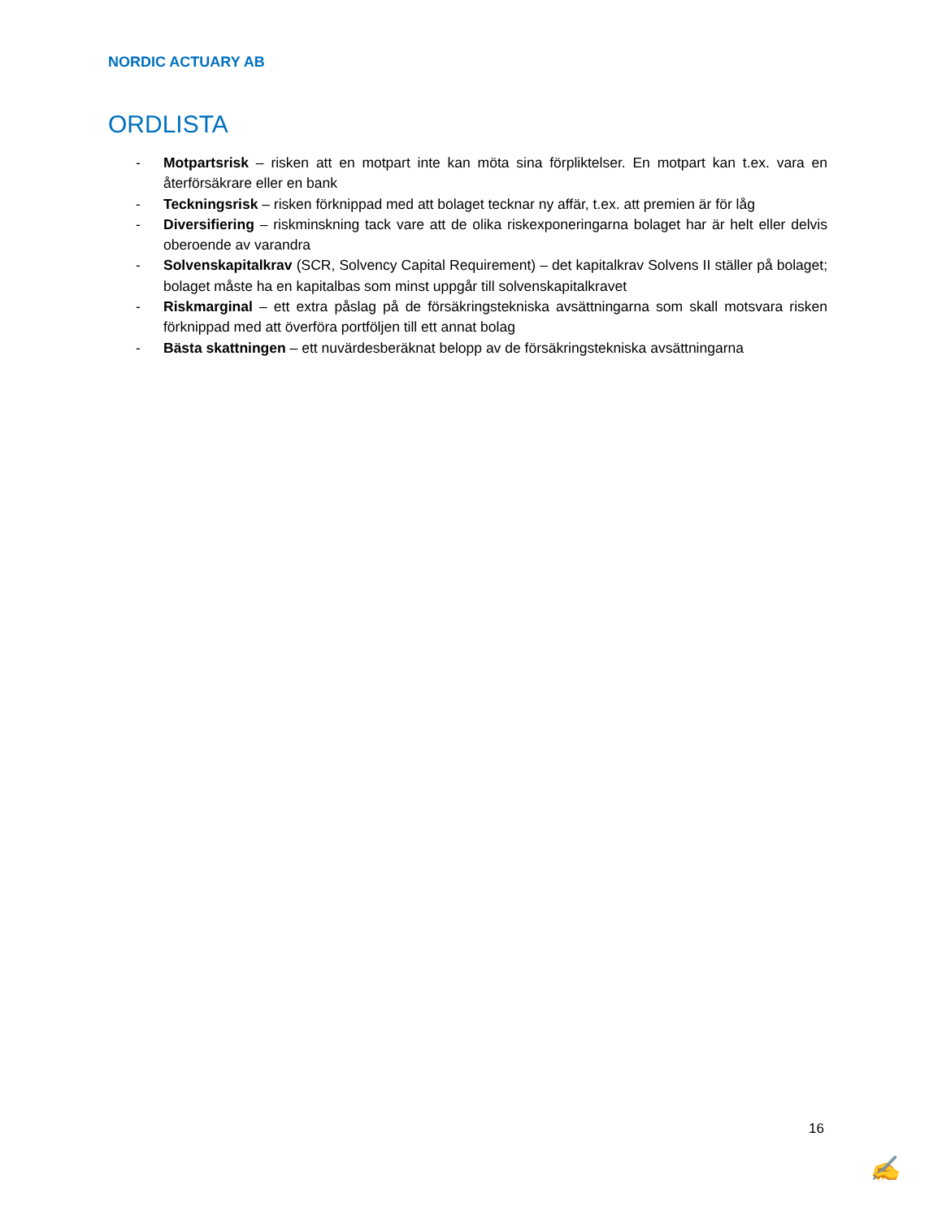NORDIC ACTUARY AB
ORDLISTA
- Motpartsrisk – risken att en motpart inte kan möta sina förpliktelser. En motpart kan t.ex. vara en återförsäkrare eller en bank
- Teckningsrisk – risken förknippad med att bolaget tecknar ny affär, t.ex. att premien är för låg
- Diversifiering – riskminskning tack vare att de olika riskexponeringarna bolaget har är helt eller delvis oberoende av varandra
- Solvenskapitalkrav (SCR, Solvency Capital Requirement) – det kapitalkrav Solvens II ställer på bolaget; bolaget måste ha en kapitalbas som minst uppgår till solvenskapitalkravet
- Riskmarginal – ett extra påslag på de försäkringstekniska avsättningarna som skall motsvara risken förknippad med att överföra portföljen till ett annat bolag
- Bästa skattningen – ett nuvärdesberäknat belopp av de försäkringstekniska avsättningarna
16
✍